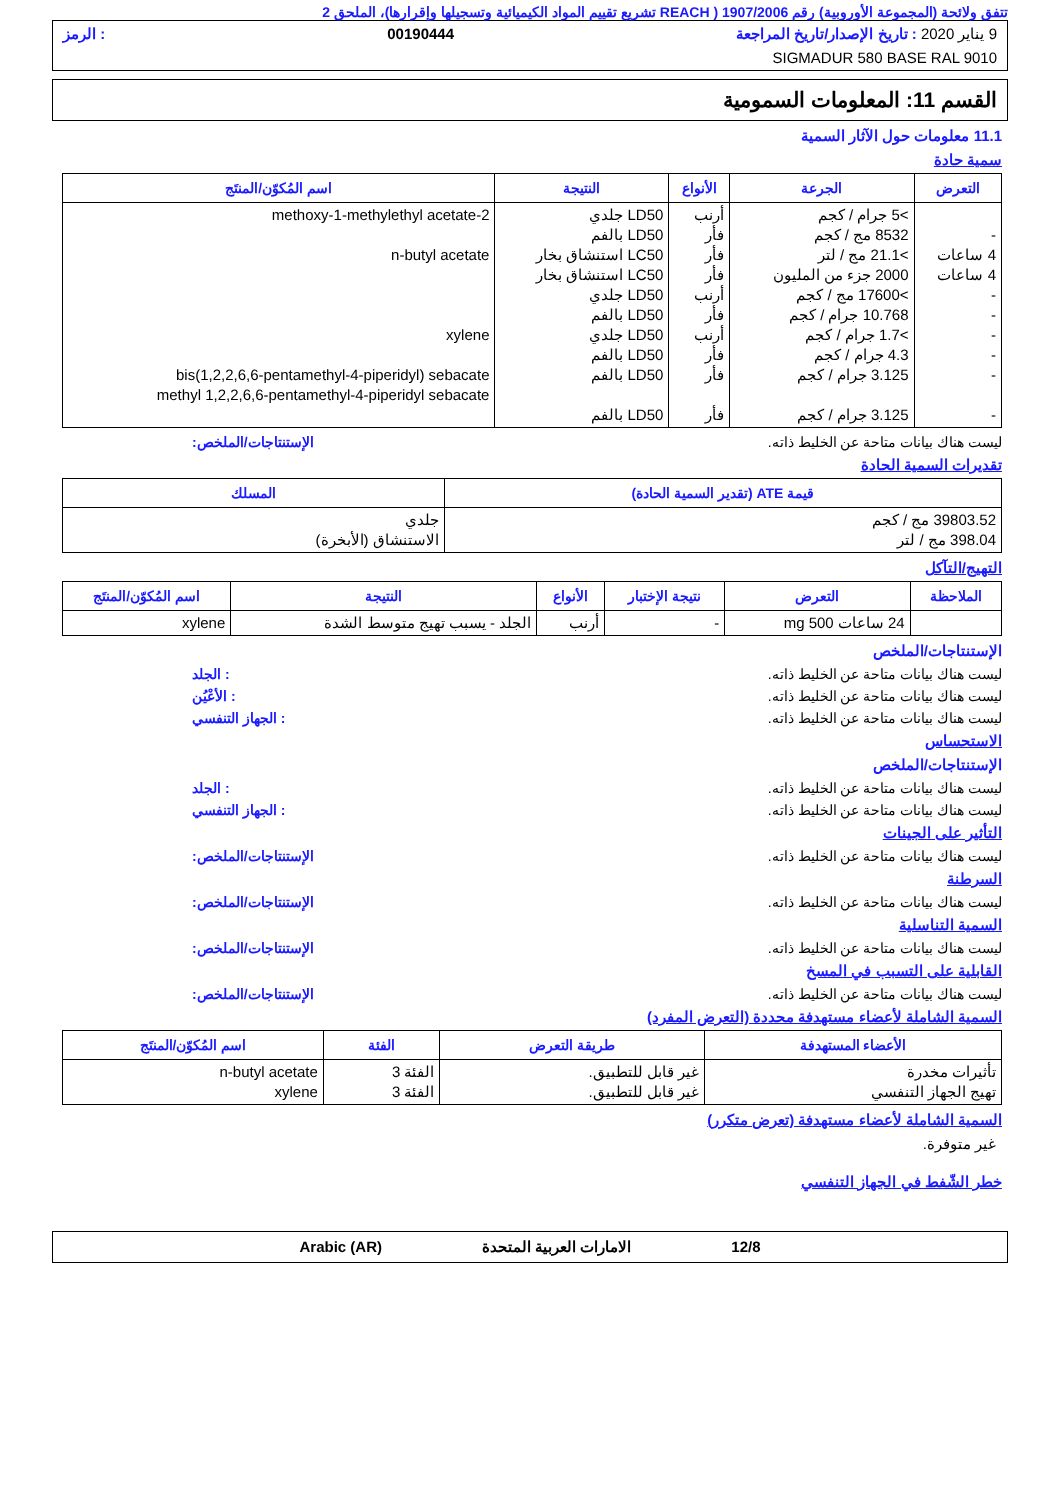تتفق ولائحة (المجموعة الأوروبية) رقم 1907/2006 ( REACH تشريع تقييم المواد الكيميائية وتسجيلها وإقرارها)، الملحق 2
9 يناير 2020 : تاريخ الإصدار/تاريخ المراجعة 00190444: الرمز
SIGMADUR 580 BASE RAL 9010
القسم 11: المعلومات السمومية
11.1 معلومات حول الآثار السمية
سمية حادة
| التعرض | الجرعة | الأنواع | النتيجة | اسم المُكوّن/المنتَج |
| --- | --- | --- | --- | --- |
| - 4 ساعات 4 ساعات - - - - - - | >5 جرام / كجم 8532 مج / كجم >21.1 مج / لتر 2000 جزء من المليون >17600 مج / كجم 10.768 جرام / كجم >1.7 جرام / كجم 4.3 جرام / كجم 3.125 جرام / كجم 3.125 جرام / كجم | أرنب فأر فأر فأر أرنب فأر أرنب فأر فأر فأر | LD50 جلدي LD50 بالفم LC50 استنشاق بخار LC50 استنشاق بخار LD50 جلدي LD50 بالفم LD50 جلدي LD50 بالفم LD50 بالفم LD50 بالفم | 2-methoxy-1-methylethyl acetate n-butyl acetate xylene bis(1,2,2,6,6-pentamethyl-4-piperidyl) sebacate methyl 1,2,2,6,6-pentamethyl-4-piperidyl sebacate |
ليست هناك بيانات متاحة عن الخليط ذاته. الإستنتاجات/الملخص:
تقديرات السمية الحادة
| قيمة ATE (تقدير السمية الحادة) | المسلك |
| --- | --- |
| 39803.52 مج / كجم 398.04 مج / لتر | جلدي الاستنشاق (الأبخرة) |
التهيج/التآكل
| الملاحظة | التعرض | نتيجة الإختبار | الأنواع | النتيجة | اسم المُكوّن/المنتَج |
| --- | --- | --- | --- | --- | --- |
| | 24 ساعات 500 mg | - | أرنب | الجلد - يسبب تهيج متوسط الشدة | xylene |
الإستنتاجات/الملخص
ليست هناك بيانات متاحة عن الخليط ذاته.: الجلد
ليست هناك بيانات متاحة عن الخليط ذاته.: الأعْيُن
ليست هناك بيانات متاحة عن الخليط ذاته.: الجهاز التنفسي
الاستحساس
الإستنتاجات/الملخص
ليست هناك بيانات متاحة عن الخليط ذاته.: الجلد
ليست هناك بيانات متاحة عن الخليط ذاته.: الجهاز التنفسي
التأثير على الجينات
ليست هناك بيانات متاحة عن الخليط ذاته. الإستنتاجات/الملخص:
السرطنة
ليست هناك بيانات متاحة عن الخليط ذاته. الإستنتاجات/الملخص:
السمية التناسلية
ليست هناك بيانات متاحة عن الخليط ذاته. الإستنتاجات/الملخص:
القابلية على التسبب في المسخ
ليست هناك بيانات متاحة عن الخليط ذاته. الإستنتاجات/الملخص:
السمية الشاملة لأعضاء مستهدفة محددة (التعرض المفرد)
| الأعضاء المستهدفة | طريقة التعرض | الفئة | اسم المُكوّن/المنتَج |
| --- | --- | --- | --- |
| تأثيرات مخدرة تهيج الجهاز التنفسي | غير قابل للتطبيق. غير قابل للتطبيق. | الفئة 3 الفئة 3 | n-butyl acetate xylene |
السمية الشاملة لأعضاء مستهدفة (تعرض متكرر)
غير متوفرة.
خطر الشّفط في الجهاز التنفسي
12/8 الامارات العربية المتحدة Arabic (AR)